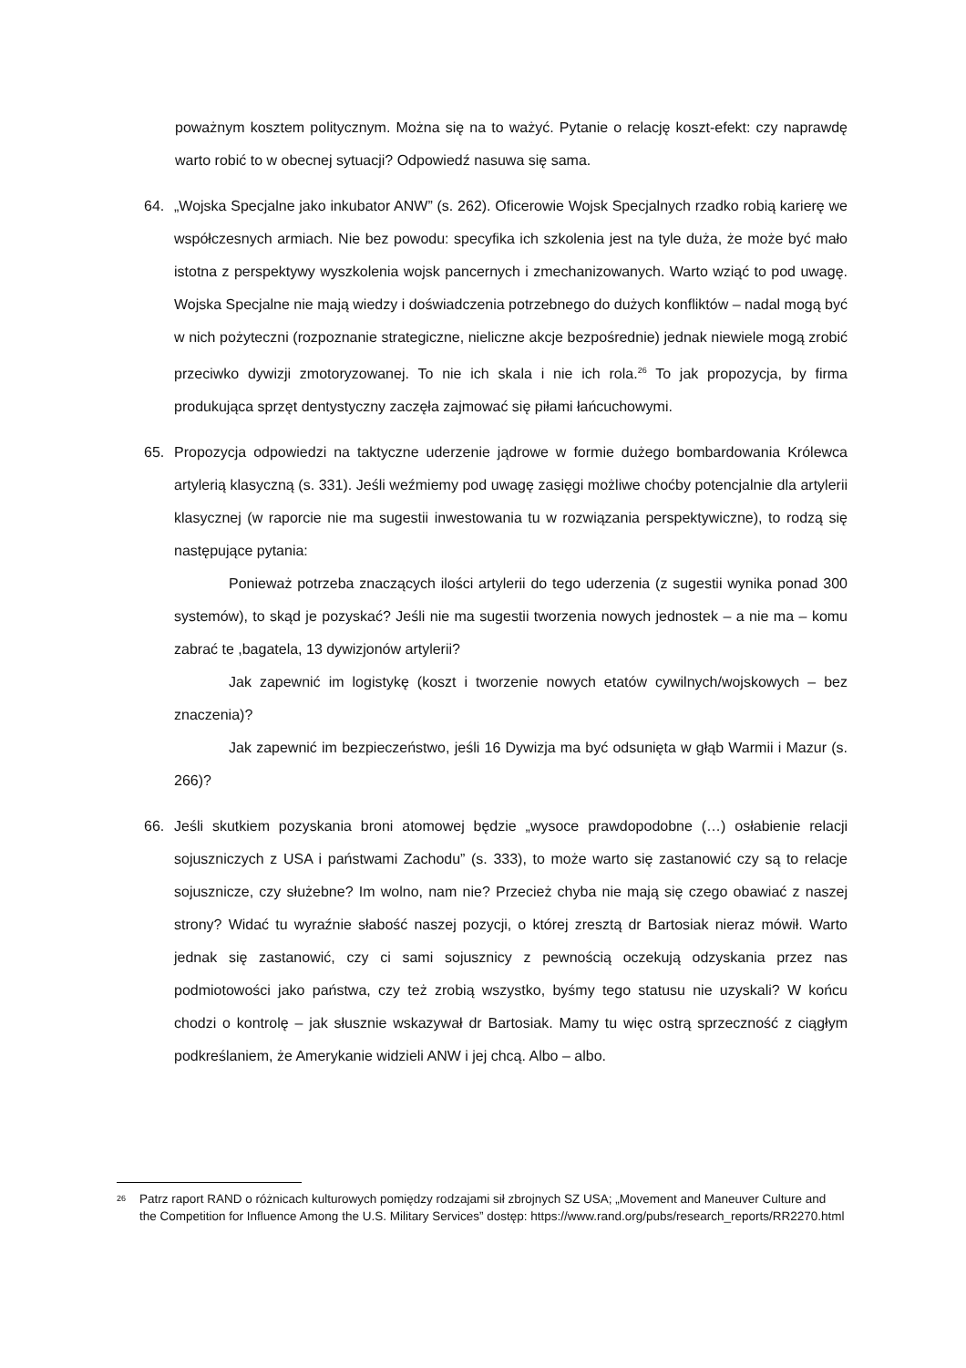poważnym kosztem politycznym. Można się na to ważyć. Pytanie o relację koszt-efekt: czy naprawdę warto robić to w obecnej sytuacji? Odpowiedź nasuwa się sama.
64. „Wojska Specjalne jako inkubator ANW” (s. 262). Oficerowie Wojsk Specjalnych rzadko robią karierę we współczesnych armiach. Nie bez powodu: specyfika ich szkolenia jest na tyle duża, że może być mało istotna z perspektywy wyszkolenia wojsk pancernych i zmechanizowanych. Warto wziąć to pod uwagę. Wojska Specjalne nie mają wiedzy i doświadczenia potrzebnego do dużych konfliktów – nadal mogą być w nich pożyteczni (rozpoznanie strategiczne, nieliczne akcje bezpośrednie) jednak niewiele mogą zrobić przeciwko dywizji zmotoryzowanej. To nie ich skala i nie ich rola.<sup>26</sup> To jak propozycja, by firma produkująca sprzęt dentystyczny zaczęła zajmować się piłami łańcuchowymi.
65. Propozycja odpowiedzi na taktyczne uderzenie jądrowe w formie dużego bombardowania Królewca artylerią klasyczną (s. 331). Jeśli weźmiemy pod uwagę zasięgi możliwe choćby potencjalnie dla artylerii klasycznej (w raporcie nie ma sugestii inwestowania tu w rozwiązania perspektywiczne), to rodzą się następujące pytania:
Ponieważ potrzeba znaczących ilości artylerii do tego uderzenia (z sugestii wynika ponad 300 systemów), to skąd je pozyskać? Jeśli nie ma sugestii tworzenia nowych jednostek – a nie ma – komu zabrać te ,bagatela, 13 dywizjonów artylerii?
Jak zapewnić im logistykę (koszt i tworzenie nowych etatów cywilnych/wojskowych – bez znaczenia)?
Jak zapewnić im bezpieczeństwo, jeśli 16 Dywizja ma być odsunięta w głąb Warmii i Mazur (s. 266)?
66. Jeśli skutkiem pozyskania broni atomowej będzie „wysoce prawdopodobne (…) osłabienie relacji sojuszniczych z USA i państwami Zachodu” (s. 333), to może warto się zastanowić czy są to relacje sojusznicze, czy służebne? Im wolno, nam nie? Przecież chyba nie mają się czego obawiać z naszej strony? Widać tu wyraźnie słabość naszej pozycji, o której zresztą dr Bartosiak nieraz mówił. Warto jednak się zastanowić, czy ci sami sojusznicy z pewnością oczekują odzyskania przez nas podmiotowości jako państwa, czy też zrobią wszystko, byśmy tego statusu nie uzyskali? W końcu chodzi o kontrolę – jak słusznie wskazywał dr Bartosiak. Mamy tu więc ostrą sprzeczność z ciągłym podkreślaniem, że Amerykanie widzieli ANW i jej chcą. Albo – albo.
<sup>26</sup>
Patrz raport RAND o różnicach kulturowych pomiędzy rodzajami sił zbrojnych SZ USA; „Movement and Maneuver Culture and the Competition for Influence Among the U.S. Military Services” dostęp: https://www.rand.org/pubs/research_reports/RR2270.html